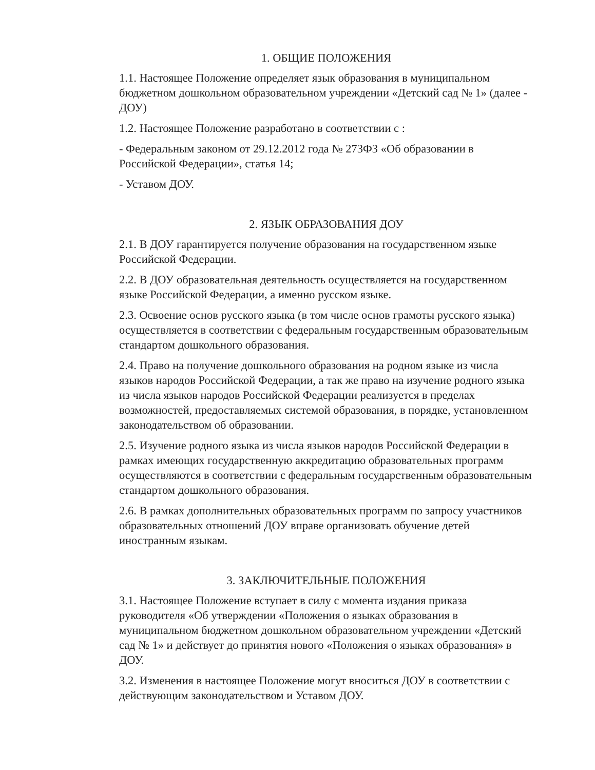1. ОБЩИЕ ПОЛОЖЕНИЯ
1.1. Настоящее Положение определяет язык образования в муниципальном бюджетном дошкольном образовательном учреждении «Детский сад № 1» (далее - ДОУ)
1.2. Настоящее Положение разработано в соответствии с :
- Федеральным законом от 29.12.2012 года № 273ФЗ «Об образовании в Российской Федерации», статья 14;
- Уставом ДОУ.
2. ЯЗЫК ОБРАЗОВАНИЯ ДОУ
2.1. В ДОУ гарантируется получение образования на государственном языке Российской Федерации.
2.2. В ДОУ образовательная деятельность осуществляется на государственном языке Российской Федерации, а именно русском языке.
2.3. Освоение основ русского языка (в том числе основ грамоты русского языка) осуществляется в соответствии с федеральным государственным образовательным стандартом дошкольного образования.
2.4. Право на получение дошкольного образования на родном языке из числа языков народов Российской Федерации, а так же право на изучение родного языка из числа языков народов Российской Федерации реализуется в пределах возможностей, предоставляемых системой образования, в порядке, установленном законодательством об образовании.
2.5. Изучение родного языка из числа языков народов Российской Федерации в рамках имеющих государственную аккредитацию образовательных программ осуществляются в соответствии с федеральным государственным образовательным стандартом дошкольного образования.
2.6. В рамках дополнительных образовательных программ по запросу участников образовательных отношений ДОУ вправе организовать обучение детей иностранным языкам.
3. ЗАКЛЮЧИТЕЛЬНЫЕ ПОЛОЖЕНИЯ
3.1. Настоящее Положение вступает в силу с момента издания приказа руководителя «Об утверждении «Положения о языках образования в муниципальном бюджетном дошкольном образовательном учреждении «Детский сад № 1» и действует до принятия нового «Положения о языках образования» в ДОУ.
3.2. Изменения в настоящее Положение могут вноситься ДОУ в соответствии с действующим законодательством и Уставом ДОУ.